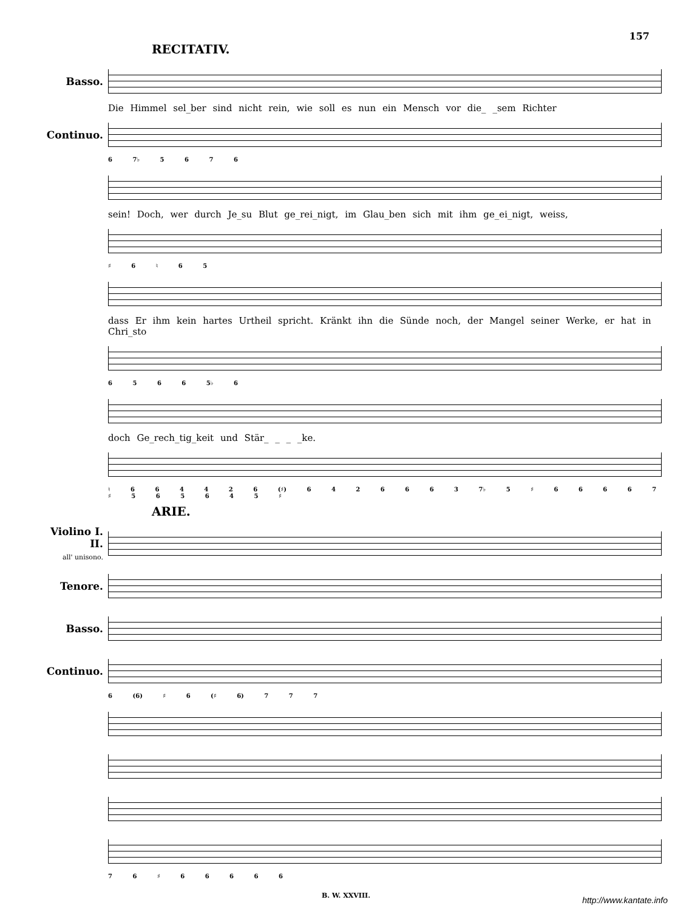157
RECITATIV.
Basso.
Die Himmel sel_ber sind nicht rein, wie soll es nun ein Mensch vor die_ _sem Richter
Continuo.
6 7♭ 5 6 7 6
sein! Doch, wer durch Je_su Blut ge_rei_nigt, im Glau_ben sich mit ihm ge_ei_nigt, weiss,
♯ 6 ♮ 6 5
dass Er ihm kein hartes Urtheil spricht. Kränkt ihn die Sünde noch, der Mangel seiner Werke, er hat in Chri_sto
6 5 6 6 5♭ 6
doch Ge_rech_tig_keit und Stär_ _ _ _ke.
♮ 6 6 4 4 2 6 (♯) 6 4 2 6 6 6 3 7♭ 5 ♯ 6 6 6 6 7 ♯ 5 6 5 6 4 5 ♯
ARIE.
Violino I. II.
all' unisono.
Tenore.
Basso.
Continuo.
6 (6) ♯ 6 (♯ 6) 7 7 7
7 6 ♯ 6 6 6 6 6
B. W. XXVIII.
http://www.kantate.info